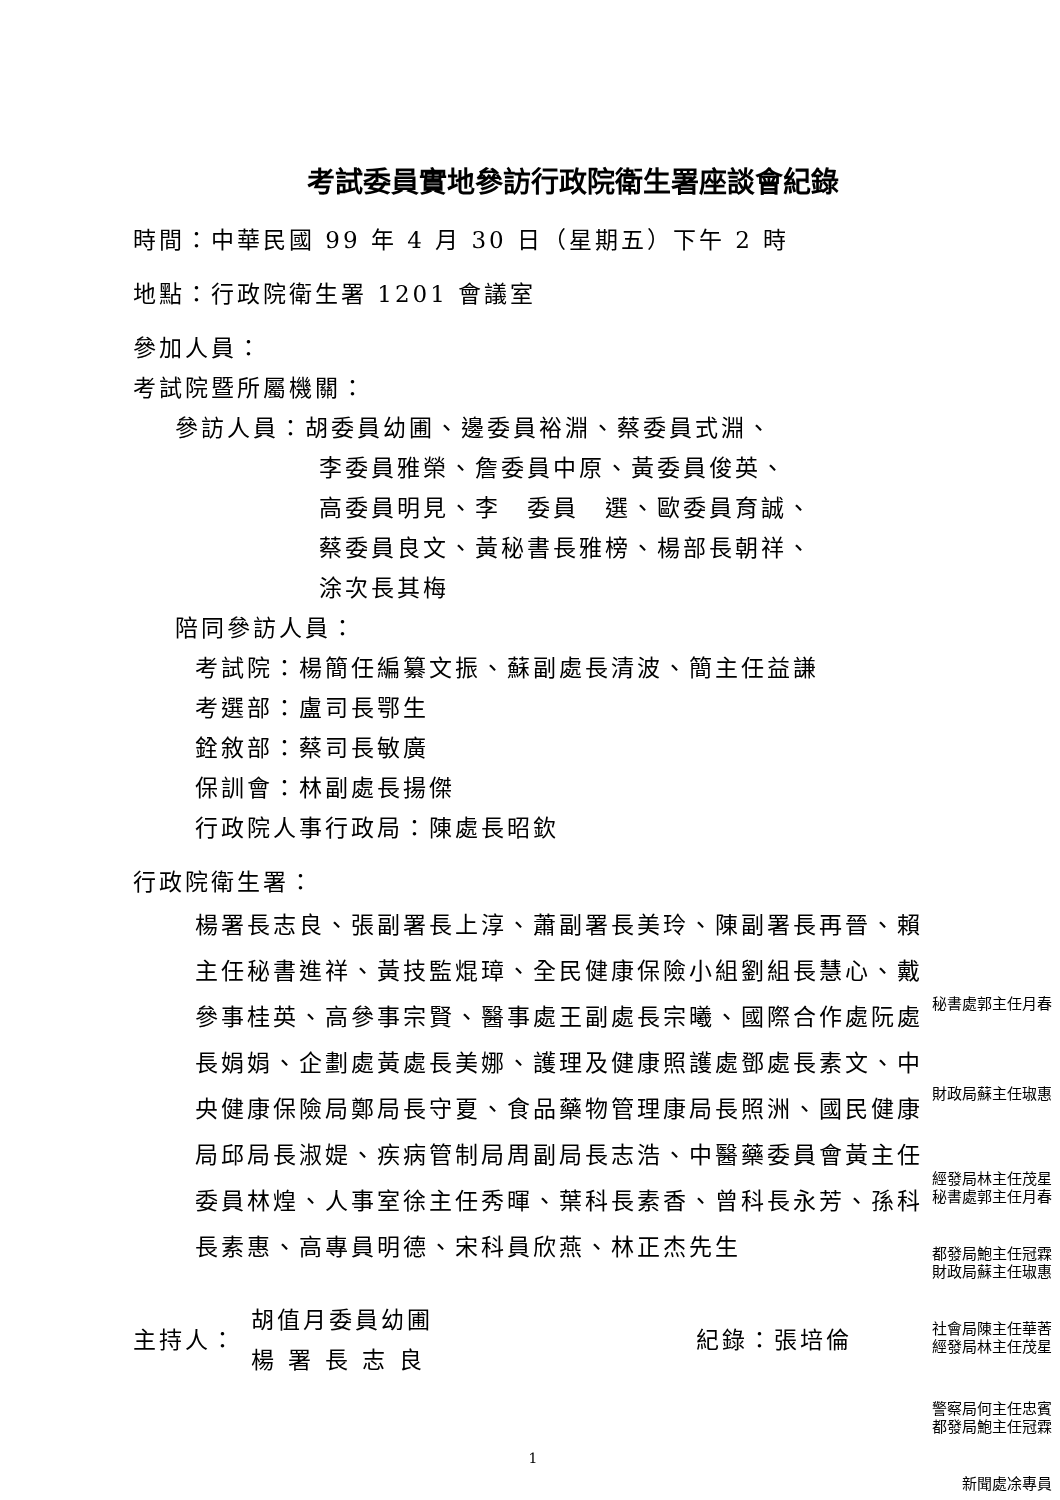考試委員實地參訪行政院衛生署座談會紀錄
時間：中華民國 99 年 4 月 30 日（星期五）下午 2 時
地點：行政院衛生署 1201 會議室
參加人員：
考試院暨所屬機關：
參訪人員：胡委員幼圃、邊委員裕淵、蔡委員式淵、
李委員雅榮、詹委員中原、黃委員俊英、
高委員明見、李　委員　選、歐委員育誠、
蔡委員良文、黃秘書長雅榜、楊部長朝祥、
涂次長其梅
陪同參訪人員：
考試院：楊簡任編纂文振、蘇副處長清波、簡主任益謙
考選部：盧司長鄂生
銓敘部：蔡司長敏廣
保訓會：林副處長揚傑
行政院人事行政局：陳處長昭欽
行政院衛生署：
楊署長志良、張副署長上淳、蕭副署長美玲、陳副署長再晉、賴主任秘書進祥、黃技監焜璋、全民健康保險小組劉組長慧心、戴參事桂英、高參事宗賢、醫事處王副處長宗曦、國際合作處阮處長娟娟、企劃處黃處長美娜、護理及健康照護處鄧處長素文、中央健康保險局鄭局長守夏、食品藥物管理康局長照洲、國民健康局邱局長淑媞、疾病管制局周副局長志浩、中醫藥委員會黃主任委員林煌、人事室徐主任秀暉、葉科長素香、曾科長永芳、孫科長素惠、高專員明德、宋科員欣燕、林正杰先生
主持人：
胡值月委員幼圃
楊署長志良
紀錄：張培倫
1
秘書處郭主任月春
財政局蘇主任琡惠
經發局林主任茂星
秘書處郭主任月春
都發局鮑主任冠霖
財政局蘇主任琡惠
社會局陳主任華莕
經發局林主任茂星
警察局何主任忠賓
都發局鮑主任冠霖
新聞處凃專員